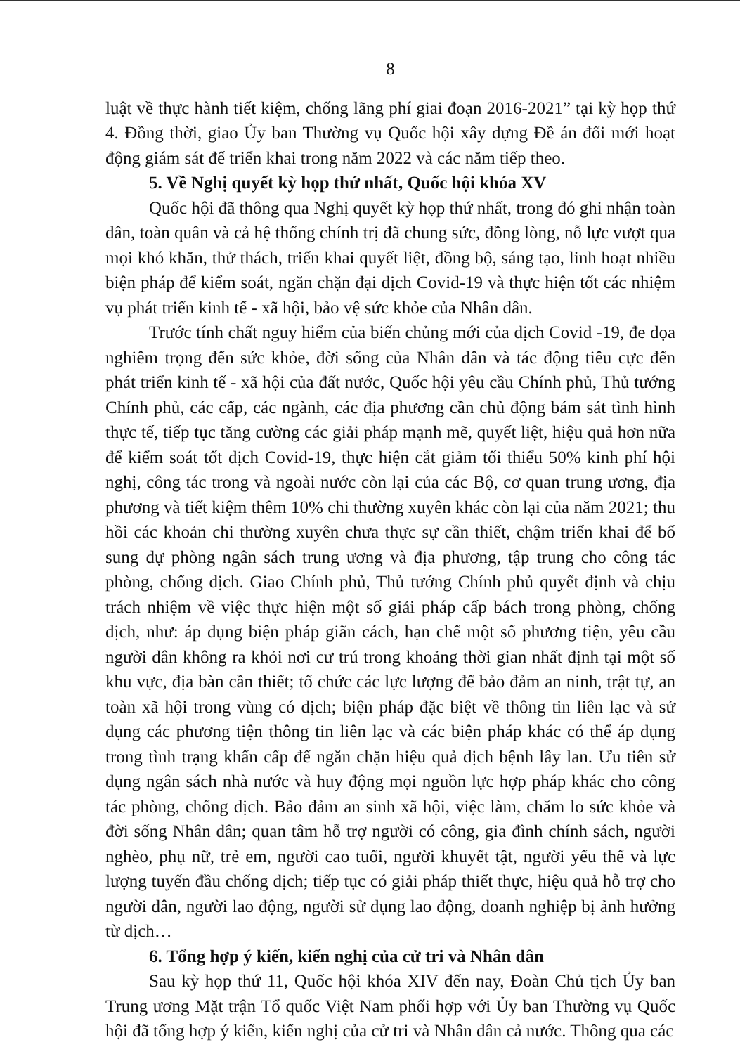8
luật về thực hành tiết kiệm, chống lãng phí giai đoạn 2016-2021” tại kỳ họp thứ 4. Đồng thời, giao Ủy ban Thường vụ Quốc hội xây dựng Đề án đổi mới hoạt động giám sát để triển khai trong năm 2022 và các năm tiếp theo.
5. Về Nghị quyết kỳ họp thứ nhất, Quốc hội khóa XV
Quốc hội đã thông qua Nghị quyết kỳ họp thứ nhất, trong đó ghi nhận toàn dân, toàn quân và cả hệ thống chính trị đã chung sức, đồng lòng, nỗ lực vượt qua mọi khó khăn, thử thách, triển khai quyết liệt, đồng bộ, sáng tạo, linh hoạt nhiều biện pháp để kiểm soát, ngăn chặn đại dịch Covid-19 và thực hiện tốt các nhiệm vụ phát triển kinh tế - xã hội, bảo vệ sức khỏe của Nhân dân.
Trước tính chất nguy hiểm của biến chủng mới của dịch Covid -19, đe dọa nghiêm trọng đến sức khỏe, đời sống của Nhân dân và tác động tiêu cực đến phát triển kinh tế - xã hội của đất nước, Quốc hội yêu cầu Chính phủ, Thủ tướng Chính phủ, các cấp, các ngành, các địa phương cần chủ động bám sát tình hình thực tế, tiếp tục tăng cường các giải pháp mạnh mẽ, quyết liệt, hiệu quả hơn nữa để kiểm soát tốt dịch Covid-19, thực hiện cắt giảm tối thiểu 50% kinh phí hội nghị, công tác trong và ngoài nước còn lại của các Bộ, cơ quan trung ương, địa phương và tiết kiệm thêm 10% chi thường xuyên khác còn lại của năm 2021; thu hồi các khoản chi thường xuyên chưa thực sự cần thiết, chậm triển khai để bổ sung dự phòng ngân sách trung ương và địa phương, tập trung cho công tác phòng, chống dịch. Giao Chính phủ, Thủ tướng Chính phủ quyết định và chịu trách nhiệm về việc thực hiện một số giải pháp cấp bách trong phòng, chống dịch, như: áp dụng biện pháp giãn cách, hạn chế một số phương tiện, yêu cầu người dân không ra khỏi nơi cư trú trong khoảng thời gian nhất định tại một số khu vực, địa bàn cần thiết; tổ chức các lực lượng để bảo đảm an ninh, trật tự, an toàn xã hội trong vùng có dịch; biện pháp đặc biệt về thông tin liên lạc và sử dụng các phương tiện thông tin liên lạc và các biện pháp khác có thể áp dụng trong tình trạng khẩn cấp để ngăn chặn hiệu quả dịch bệnh lây lan. Ưu tiên sử dụng ngân sách nhà nước và huy động mọi nguồn lực hợp pháp khác cho công tác phòng, chống dịch. Bảo đảm an sinh xã hội, việc làm, chăm lo sức khỏe và đời sống Nhân dân; quan tâm hỗ trợ người có công, gia đình chính sách, người nghèo, phụ nữ, trẻ em, người cao tuổi, người khuyết tật, người yếu thế và lực lượng tuyến đầu chống dịch; tiếp tục có giải pháp thiết thực, hiệu quả hỗ trợ cho người dân, người lao động, người sử dụng lao động, doanh nghiệp bị ảnh hưởng từ dịch…
6. Tổng hợp ý kiến, kiến nghị của cử tri và Nhân dân
Sau kỳ họp thứ 11, Quốc hội khóa XIV đến nay, Đoàn Chủ tịch Ủy ban Trung ương Mặt trận Tổ quốc Việt Nam phối hợp với Ủy ban Thường vụ Quốc hội đã tổng hợp ý kiến, kiến nghị của cử tri và Nhân dân cả nước. Thông qua các